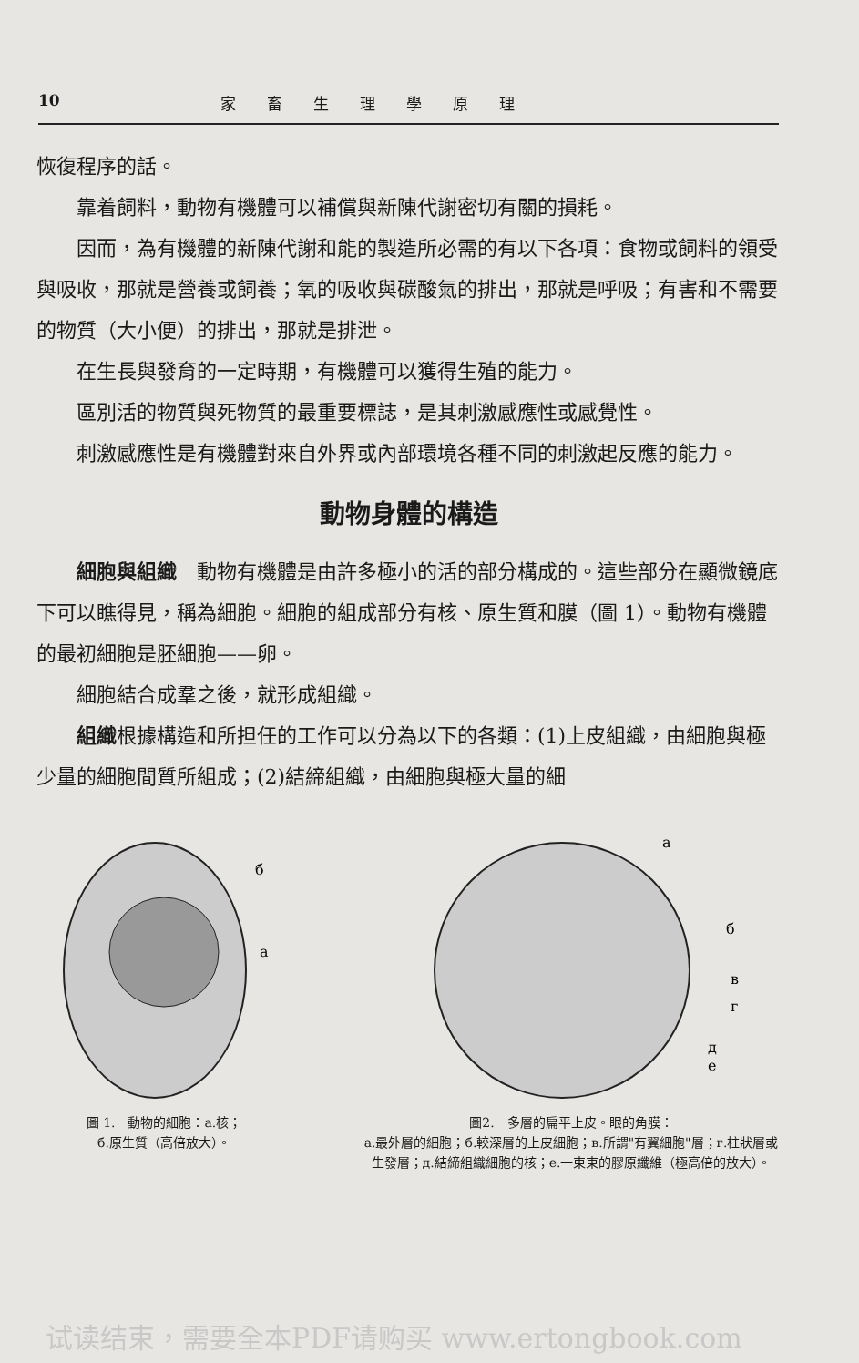10 家畜生理學原理
恢復程序的話。
靠着飼料，動物有機體可以補償與新陳代謝密切有關的損耗。
因而，為有機體的新陳代謝和能的製造所必需的有以下各項：食物或飼料的領受與吸收，那就是營養或飼養；氧的吸收與碳酸氣的排出，那就是呼吸；有害和不需要的物質（大小便）的排出，那就是排泄。
在生長與發育的一定時期，有機體可以獲得生殖的能力。
區別活的物質與死物質的最重要標誌，是其刺激感應性或感覺性。
刺激感應性是有機體對來自外界或內部環境各種不同的刺激起反應的能力。
動物身體的構造
細胞與組織　動物有機體是由許多極小的活的部分構成的。這些部分在顯微鏡底下可以瞧得見，稱為細胞。細胞的組成部分有核、原生質和膜（圖 1）。動物有機體的最初細胞是胚細胞——卵。
細胞結合成羣之後，就形成組織。
組織根據構造和所担任的工作可以分為以下的各類：(1)上皮組織，由細胞與極少量的細胞間質所組成；(2)結締組織，由細胞與極大量的細
б
a
圖 1.　動物的細胞：a.核；
б.原生質（高倍放大）。
a
б
в
г
д
e
圖2.　多層的扁平上皮。眼的角膜：
a.最外層的細胞；б.較深層的上皮細胞；в.所謂"有翼細胞"層；г.柱狀層或生發層；д.結締組織細胞的核；e.一束束的膠原纖維（極高倍的放大）。
试读结束，需要全本PDF请购买 www.ertongbook.com